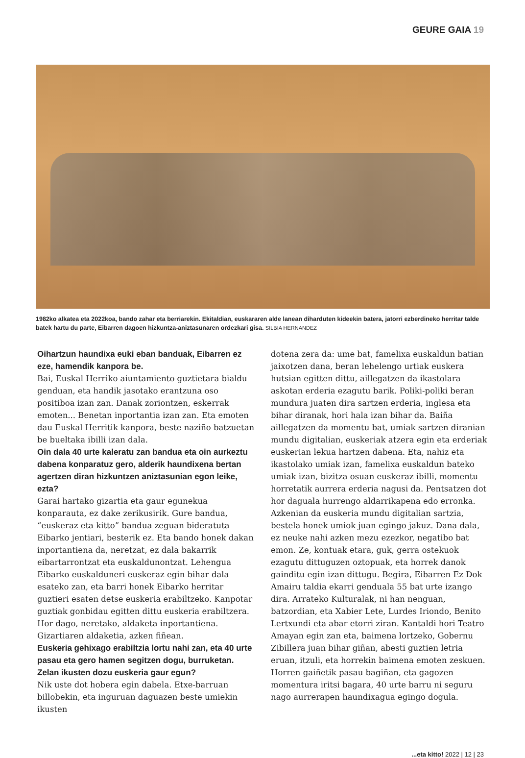GEURE GAIA 19
1982ko alkatea eta 2022koa, bando zahar eta berriarekin. Ekitaldian, euskararen alde lanean diharduten kideekin batera, jatorri ezberdineko herritar talde batek hartu du parte, Eibarren dagoen hizkuntza-aniztasunaren ordezkari gisa. SILBIA HERNANDEZ
Oihartzun haundixa euki eban banduak, Eibarren ez eze, hamendik kanpora be.
Bai, Euskal Herriko aiuntamiento guztietara bialdu genduan, eta handik jasotako erantzuna oso positiboa izan zan. Danak zoriontzen, eskerrak emoten... Benetan inportantia izan zan. Eta emoten dau Euskal Herritik kanpora, beste naziño batzuetan be bueltaka ibilli izan dala.
Oin dala 40 urte kaleratu zan bandua eta oin aurkeztu dabena konparatuz gero, alderik haundixena bertan agertzen diran hizkuntzen aniztasunian egon leike, ezta?
Garai hartako gizartia eta gaur egunekua konparauta, ez dake zerikusirik. Gure bandua, “euskeraz eta kitto” bandua zeguan bideratuta Eibarko jentiari, besterik ez. Eta bando honek dakan inportantiena da, neretzat, ez dala bakarrik eibartarrontzat eta euskaldunontzat. Lehengua Eibarko euskalduneri euskeraz egin bihar dala esateko zan, eta barri honek Eibarko herritar guztieri esaten detse euskeria erabiltzeko. Kanpotar guztiak gonbidau egitten dittu euskeria erabiltzera. Hor dago, neretako, aldaketa inportantiena. Gizartiaren aldaketia, azken fiñean.
Euskeria gehixago erabiltzia lortu nahi zan, eta 40 urte pasau eta gero hamen segitzen dogu, burruketan. Zelan ikusten dozu euskeria gaur egun?
Nik uste dot hobera egin dabela. Etxe-barruan billobekin, eta inguruan daguazen beste umiekin ikusten
dotena zera da: ume bat, famelixa euskaldun batian jaixotzen dana, beran lehelengo urtiak euskera hutsian egitten dittu, aillegatzen da ikastolara askotan erderia ezagutu barik. Poliki-poliki beran mundura juaten dira sartzen erderia, inglesa eta bihar diranak, hori hala izan bihar da. Baiña aillegatzen da momentu bat, umiak sartzen diranian mundu digitalian, euskeriak atzera egin eta erderiak euskerian lekua hartzen dabena. Eta, nahiz eta ikastolako umiak izan, famelixa euskaldun bateko umiak izan, bizitza osuan euskeraz ibilli, momentu horretatik aurrera erderia nagusi da. Pentsatzen dot hor daguala hurrengo aldarrikapena edo erronka. Azkenian da euskeria mundu digitalian sartzia, bestela honek umiok juan egingo jakuz. Dana dala, ez neuke nahi azken mezu ezezkor, negatibo bat emon. Ze, kontuak etara, guk, gerra ostekuok ezagutu dittuguzen oztopuak, eta horrek danok gainditu egin izan dittugu. Begira, Eibarren Ez Dok Amairu taldia ekarri genduala 55 bat urte izango dira. Arrateko Kulturalak, ni han nenguan, batzordian, eta Xabier Lete, Lurdes Iriondo, Benito Lertxundi eta abar etorri ziran. Kantaldi hori Teatro Amayan egin zan eta, baimena lortzeko, Gobernu Zibillera juan bihar giñan, abesti guztien letria eruan, itzuli, eta horrekin baimena emoten zeskuen. Horren gaiñetik pasau bagiñan, eta gagozen momentura iritsi bagara, 40 urte barru ni seguru nago aurrerapen haundixagua egingo dogula.
...eta kitto! 2022 | 12 | 23